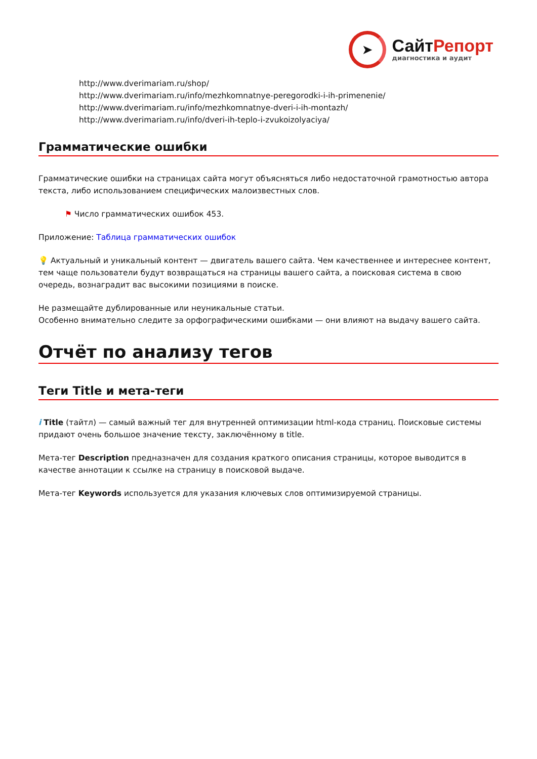➤
СайтРепорт
диагностика и аудит
http://www.dverimariam.ru/shop/
http://www.dverimariam.ru/info/mezhkomnatnye-peregorodki-i-ih-primenenie/
http://www.dverimariam.ru/info/mezhkomnatnye-dveri-i-ih-montazh/
http://www.dverimariam.ru/info/dveri-ih-teplo-i-zvukoizolyaciya/
Грамматические ошибки
Грамматические ошибки на страницах сайта могут объясняться либо недостаточной грамотностью автора текста, либо использованием специфических малоизвестных слов.
⚑ Число грамматических ошибок 453.
Приложение: Таблица грамматических ошибок
💡 Актуальный и уникальный контент — двигатель вашего сайта. Чем качественнее и интереснее контент, тем чаще пользователи будут возвращаться на страницы вашего сайта, а поисковая система в свою очередь, вознаградит вас высокими позициями в поиске.
Не размещайте дублированные или неуникальные статьи.
Особенно внимательно следите за орфографическими ошибками — они влияют на выдачу вашего сайта.
Отчёт по анализу тегов
Теги Title и мета-теги
i Title (тайтл) — самый важный тег для внутренней оптимизации html-кода страниц. Поисковые системы придают очень большое значение тексту, заключённому в title.
Мета-тег Description предназначен для создания краткого описания страницы, которое выводится в качестве аннотации к ссылке на страницу в поисковой выдаче.
Мета-тег Keywords используется для указания ключевых слов оптимизируемой страницы.